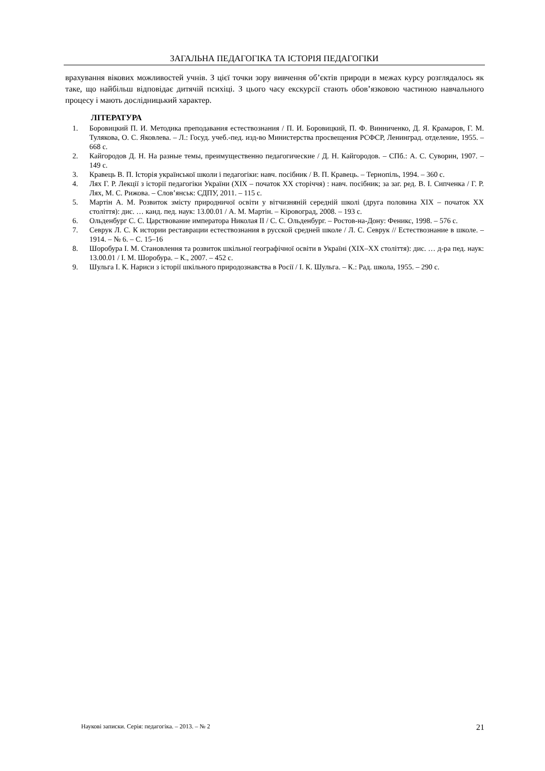ЗАГАЛЬНА ПЕДАГОГІКА ТА ІСТОРІЯ ПЕДАГОГІКИ
врахування вікових можливостей учнів. З цієї точки зору вивчення об’єктів природи в межах курсу розглядалось як таке, що найбільш відповідає дитячій психіці. З цього часу екскурсії стають обов’язковою частиною навчального процесу і мають дослідницький характер.
ЛІТЕРАТУРА
1. Боровицкий П. И. Методика преподавания естествознания / П. И. Боровицкий, П. Ф. Винниченко, Д. Я. Крамаров, Г. М. Тулякова, О. С. Яковлева. – Л.: Госуд. учеб.-пед. изд-во Министерства просвещения РСФСР, Ленинград. отделение, 1955. – 668 с.
2. Кайгородов Д. Н. На разные темы, преимущественно педагогические / Д. Н. Кайгородов. – СПб.: А. С. Суворин, 1907. – 149 с.
3. Кравець В. П. Історія української школи і педагогіки: навч. посібник / В. П. Кравець. – Тернопіль, 1994. – 360 с.
4. Лях Г. Р. Лекції з історії педагогіки України (XIX – початок XX сторіччя) : навч. посібник; за заг. ред. В. І. Сипченка / Г. Р. Лях, М. С. Рижова. – Слов’янськ: СДПУ, 2011. – 115 с.
5. Мартін А. М. Розвиток змісту природничої освіти у вітчизняній середній школі (друга половина XIX – початок XX століття): дис. … канд. пед. наук: 13.00.01 / А. М. Мартін. – Кіровоград, 2008. – 193 с.
6. Ольденбург С. С. Царствование императора Николая II / С. С. Ольденбург. – Ростов-на-Дону: Феникс, 1998. – 576 с.
7. Севрук Л. С. К истории реставрации естествознания в русской средней школе / Л. С. Севрук // Естествознание в школе. – 1914. – № 6. – С. 15–16
8. Шоробура І. М. Становлення та розвиток шкільної географічної освіти в Україні (XIX–XX століття): дис. … д-ра пед. наук: 13.00.01 / І. М. Шоробура. – К., 2007. – 452 с.
9. Шульга І. К. Нариси з історії шкільного природознавства в Росії / І. К. Шульга. – К.: Рад. школа, 1955. – 290 с.
Наукові записки. Серія: педагогіка. – 2013. – № 2 21